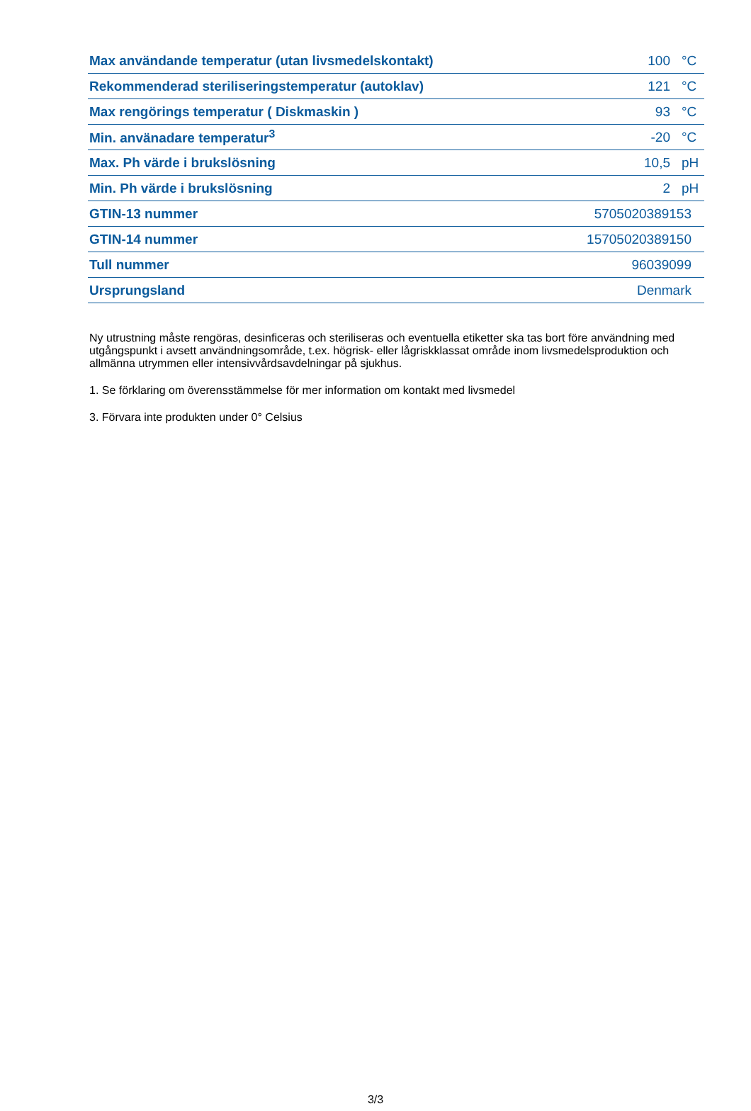| Max användande temperatur (utan livsmedelskontakt) | 100 | °C |
| Rekommenderad steriliseringstemperatur (autoklav) | 121 | °C |
| Max rengörings temperatur ( Diskmaskin ) | 93 | °C |
| Min. använadare temperatur<sup>3</sup> | -20 | °C |
| Max. Ph värde i brukslösning | 10,5 | pH |
| Min. Ph värde i brukslösning | 2 | pH |
| GTIN-13 nummer | 5705020389153 | |
| GTIN-14 nummer | 15705020389150 | |
| Tull nummer | 96039099 | |
| Ursprungsland | Denmark | |
Ny utrustning måste rengöras, desinficeras och steriliseras och eventuella etiketter ska tas bort före användning med utgångspunkt i avsett användningsområde, t.ex. högrisk- eller lågriskklassat område inom livsmedelsproduktion och allmänna utrymmen eller intensivvårdsavdelningar på sjukhus.
1. Se förklaring om överensstämmelse för mer information om kontakt med livsmedel
3. Förvara inte produkten under 0° Celsius
3/3